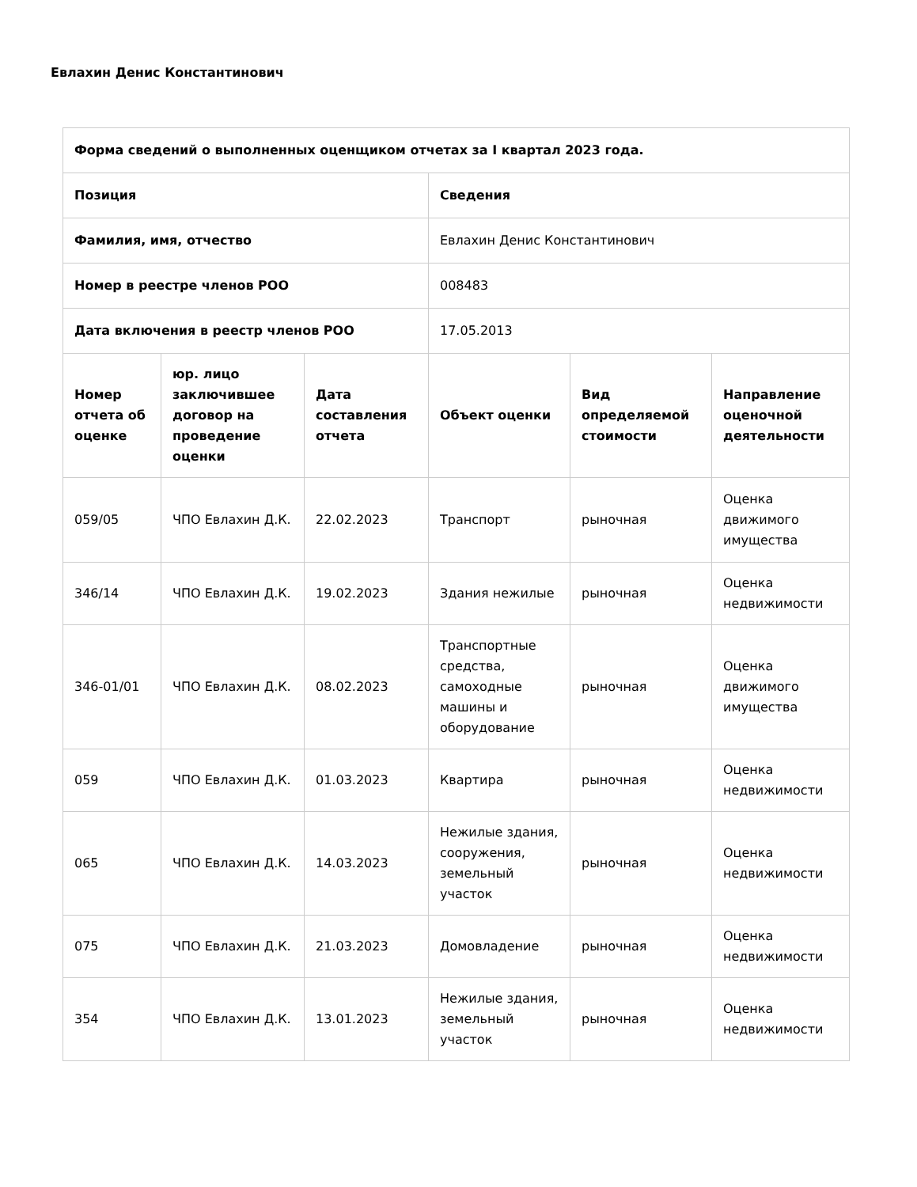Евлахин Денис Константинович
| Форма сведений о выполненных оценщиком отчетах за I квартал 2023 года. | | | | | |
| --- | --- | --- | --- | --- | --- |
| Позиция | | | Сведения | | |
| Фамилия, имя, отчество | | | Евлахин Денис Константинович | | |
| Номер в реестре членов РОО | | | 008483 | | |
| Дата включения в реестр членов РОО | | | 17.05.2013 | | |
| Номер отчета об оценке | юр. лицо заключившее договор на проведение оценки | Дата составления отчета | Объект оценки | Вид определяемой стоимости | Направление оценочной деятельности |
| 059/05 | ЧПО Евлахин Д.К. | 22.02.2023 | Транспорт | рыночная | Оценка движимого имущества |
| 346/14 | ЧПО Евлахин Д.К. | 19.02.2023 | Здания нежилые | рыночная | Оценка недвижимости |
| 346-01/01 | ЧПО Евлахин Д.К. | 08.02.2023 | Транспортные средства, самоходные машины и оборудование | рыночная | Оценка движимого имущества |
| 059 | ЧПО Евлахин Д.К. | 01.03.2023 | Квартира | рыночная | Оценка недвижимости |
| 065 | ЧПО Евлахин Д.К. | 14.03.2023 | Нежилые здания, сооружения, земельный участок | рыночная | Оценка недвижимости |
| 075 | ЧПО Евлахин Д.К. | 21.03.2023 | Домовладение | рыночная | Оценка недвижимости |
| 354 | ЧПО Евлахин Д.К. | 13.01.2023 | Нежилые здания, земельный участок | рыночная | Оценка недвижимости |